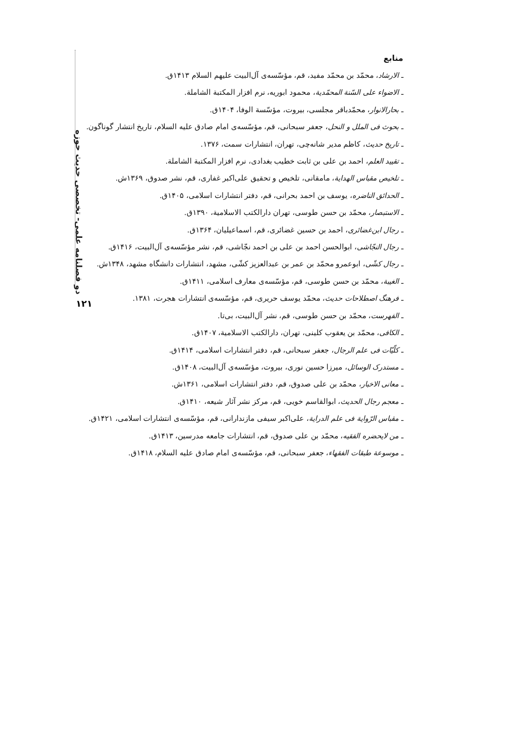دو فصلنامه علمی- تخصصی حدیث حوزه
۱۲۱
منابع
ـ الارشاد، محمّد بن محمّد مفید، قم، مؤسّسه‌ی آل‌البیت علیهم السلام ۱۴۱۳ق.
ـ الاضواء علی السّنة المحمّدیة، محمود ابوریه، نرم افزار المکتبة الشاملة.
ـ بحارالانوار، محمّدباقر مجلسی، بیروت، مؤسّسة الوفا، ۱۴۰۴ق.
ـ بحوث فی الملل و النحل، جعفر سبحانی، قم، مؤسّسه‌ی امام صادق علیه السلام، تاریخ انتشار گوناگون.
ـ تاریخ حدیث، کاظم مدیر شانه‌چی، تهران، انتشارات سمت، ۱۳۷۶.
ـ تقیید العلم، احمد بن علی بن ثابت خطیب بغدادی، نرم افزار المکتبة الشاملة.
ـ تلخیص مقباس الهدایة، مامقانی، تلخیص و تحقیق علی‌اکبر غفاری، قم، نشر صدوق، ۱۳۶۹ش.
ـ الحدائق الناضره، یوسف بن احمد بحرانی، قم، دفتر انتشارات اسلامی، ۱۴۰۵ق.
ـ الاستبصار، محمّد بن حسن طوسی، تهران دارالکتب الاسلامیة، ۱۳۹۰ق.
ـ رجال ابن‌غضائری، احمد بن حسین غضائری، قم، اسماعیلیان، ۱۳۶۴ق.
ـ رجال النجّاشی، ابوالحسن احمد بن علی بن احمد نجّاشی، قم، نشر مؤسّسه‌ی آل‌البیت، ۱۴۱۶ق.
ـ رجال کشّی، ابوعمرو محمّد بن عمر بن عبدالعزیز کشّی، مشهد، انتشارات دانشگاه مشهد، ۱۳۴۸ش.
ـ الغیبة، محمّد بن حسن طوسی، قم، مؤسّسه‌ی معارف اسلامی، ۱۴۱۱ق.
ـ فرهنگ اصطلاحات حدیث، محمّد یوسف حریری، قم، مؤسّسه‌ی انتشارات هجرت، ۱۳۸۱.
ـ الفهرست، محمّد بن حسن طوسی، قم، نشر آل‌البیت، بی‌تا.
ـ الکافی، محمّد بن یعقوب کلینی، تهران، دارالکتب الاسلامیة، ۱۴۰۷ق.
ـ کلّیّات فی علم الرجال، جعفر سبحانی، قم، دفتر انتشارات اسلامی، ۱۴۱۴ق.
ـ مستدرک الوسائل، میرزا حسین نوری، بیروت، مؤسّسه‌ی آل‌البیت، ۱۴۰۸ق.
ـ معانی الاخبار، محمّد بن علی صدوق، قم، دفتر انتشارات اسلامی، ۱۳۶۱ش.
ـ معجم رجال الحدیث، ابوالقاسم خویی، قم، مرکز نشر آثار شیعه، ۱۴۱۰ق.
ـ مقباس الرّوایة فی علم الدرایة، علی‌اکبر سیفی مازندارانی، قم، مؤسّسه‌ی انتشارات اسلامی، ۱۴۲۱ق.
ـ من لایحضره الفقیه، محمّد بن علی صدوق، قم، انتشارات جامعه مدرسین، ۱۴۱۳ق.
ـ موسوعة طبقات الفقهاء، جعفر سبحانی، قم، مؤسّسه‌ی امام صادق علیه السلام، ۱۴۱۸ق.